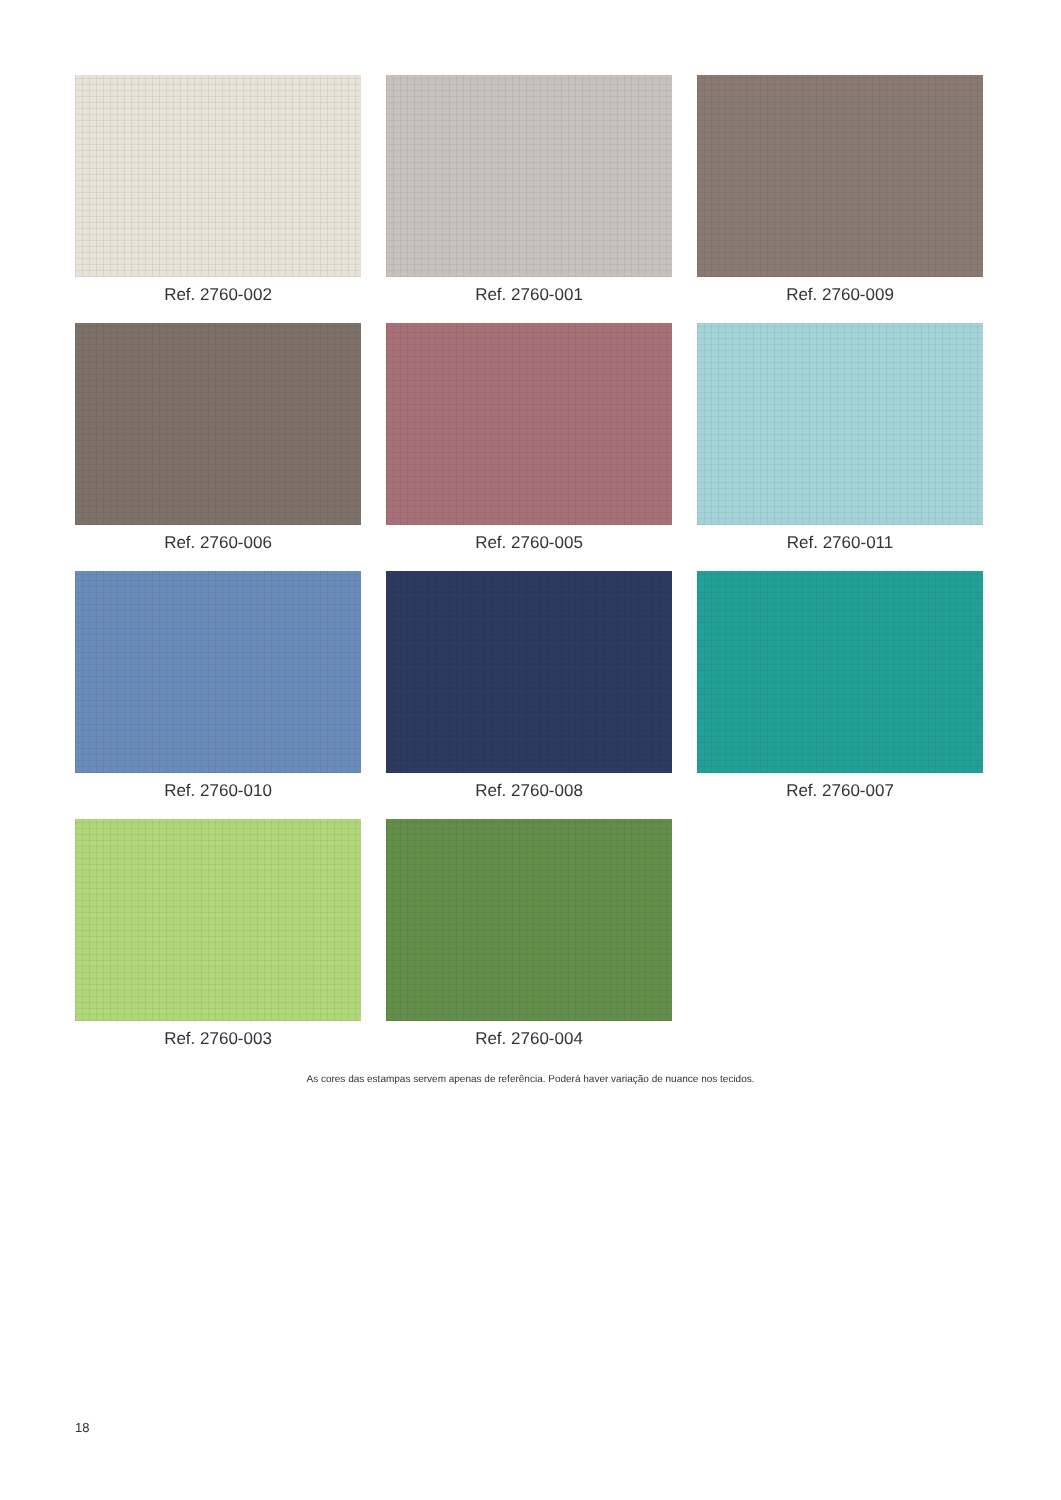Ref. 2760-002
Ref. 2760-001
Ref. 2760-009
Ref. 2760-006
Ref. 2760-005
Ref. 2760-011
Ref. 2760-010
Ref. 2760-008
Ref. 2760-007
Ref. 2760-003
Ref. 2760-004
As cores das estampas servem apenas de referência. Poderá haver variação de nuance nos tecidos.
18